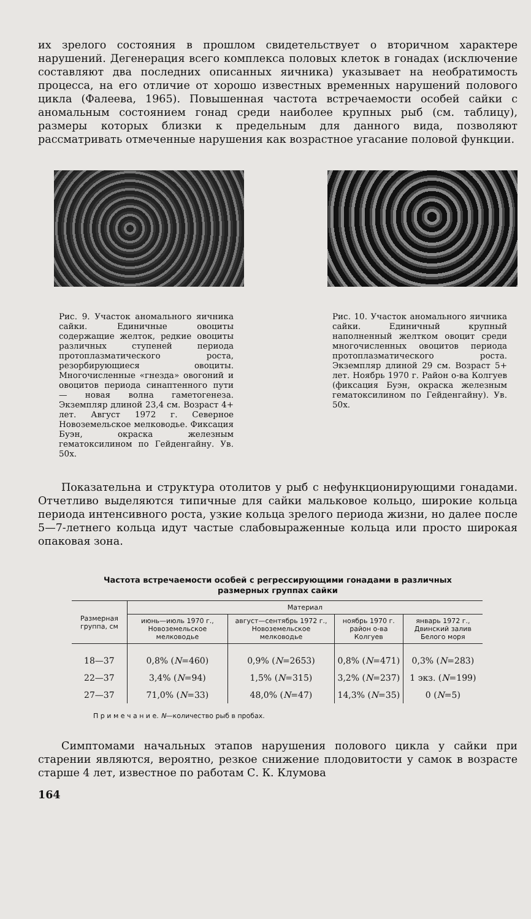их зрелого состояния в прошлом свидетельствует о вторичном характере нарушений. Дегенерация всего комплекса половых клеток в гонадах (исключение составляют два последних описанных яичника) указывает на необратимость процесса, на его отличие от хорошо известных временных нарушений полового цикла (Фалеева, 1965). Повышенная частота встречаемости особей сайки с аномальным состоянием гонад среди наиболее крупных рыб (см. таблицу), размеры которых близки к предельным для данного вида, позволяют рассматривать отмеченные нарушения как возрастное угасание половой функции.
Рис. 9. Участок аномального яичника сайки. Единичные овоциты содержащие желток, редкие овоциты различных ступеней периода протоплазматического роста, резорбирующиеся овоциты. Многочисленные «гнезда» овогоний и овоцитов периода синаптенного пути — новая волна гаметогенеза. Экземпляр длиной 23,4 см. Возраст 4+ лет. Август 1972 г. Северное Новоземельское мелководье. Фиксация Буэн, окраска железным гематоксилином по Гейденгайну. Ув. 50х.
Рис. 10. Участок аномального яичника сайки. Единичный крупный наполненный желтком овоцит среди многочисленных овоцитов периода протоплазматического роста. Экземпляр длиной 29 см. Возраст 5+ лет. Ноябрь 1970 г. Район о-ва Колгуев (фиксация Буэн, окраска железным гематоксилином по Гейденгайну). Ув. 50х.
Показательна и структура отолитов у рыб с нефункционирующими гонадами. Отчетливо выделяются типичные для сайки мальковое кольцо, широкие кольца периода интенсивного роста, узкие кольца зрелого периода жизни, но далее после 5—7-летнего кольца идут частые слабовыраженные кольца или просто широкая опаковая зона.
Частота встречаемости особей с регрессирующими гонадами в различных
размерных группах сайки
| Размерная группа, см | Материал | | | |
| --- | --- | --- | --- | --- |
| | июнь—июль 1970 г., Новоземельское мелководье | август—сентябрь 1972 г., Новоземельское мелководье | ноябрь 1970 г. район о-ва Колгуев | январь 1972 г., Двинский залив Белого моря |
| 18—37 | 0,8% ( N =460) | 0,9% ( N =2653) | 0,8% ( N =471) | 0,3% ( N =283) |
| 22—37 | 3,4% ( N =94) | 1,5% ( N =315) | 3,2% ( N =237) | 1 экз. ( N =199) |
| 27—37 | 71,0% ( N =33) | 48,0% ( N =47) | 14,3% ( N =35) | 0 ( N =5) |
П р и м е ч а н и е. N—количество рыб в пробах.
Симптомами начальных этапов нарушения полового цикла у сайки при старении являются, вероятно, резкое снижение плодовитости у самок в возрасте старше 4 лет, известное по работам С. К. Клумова
164